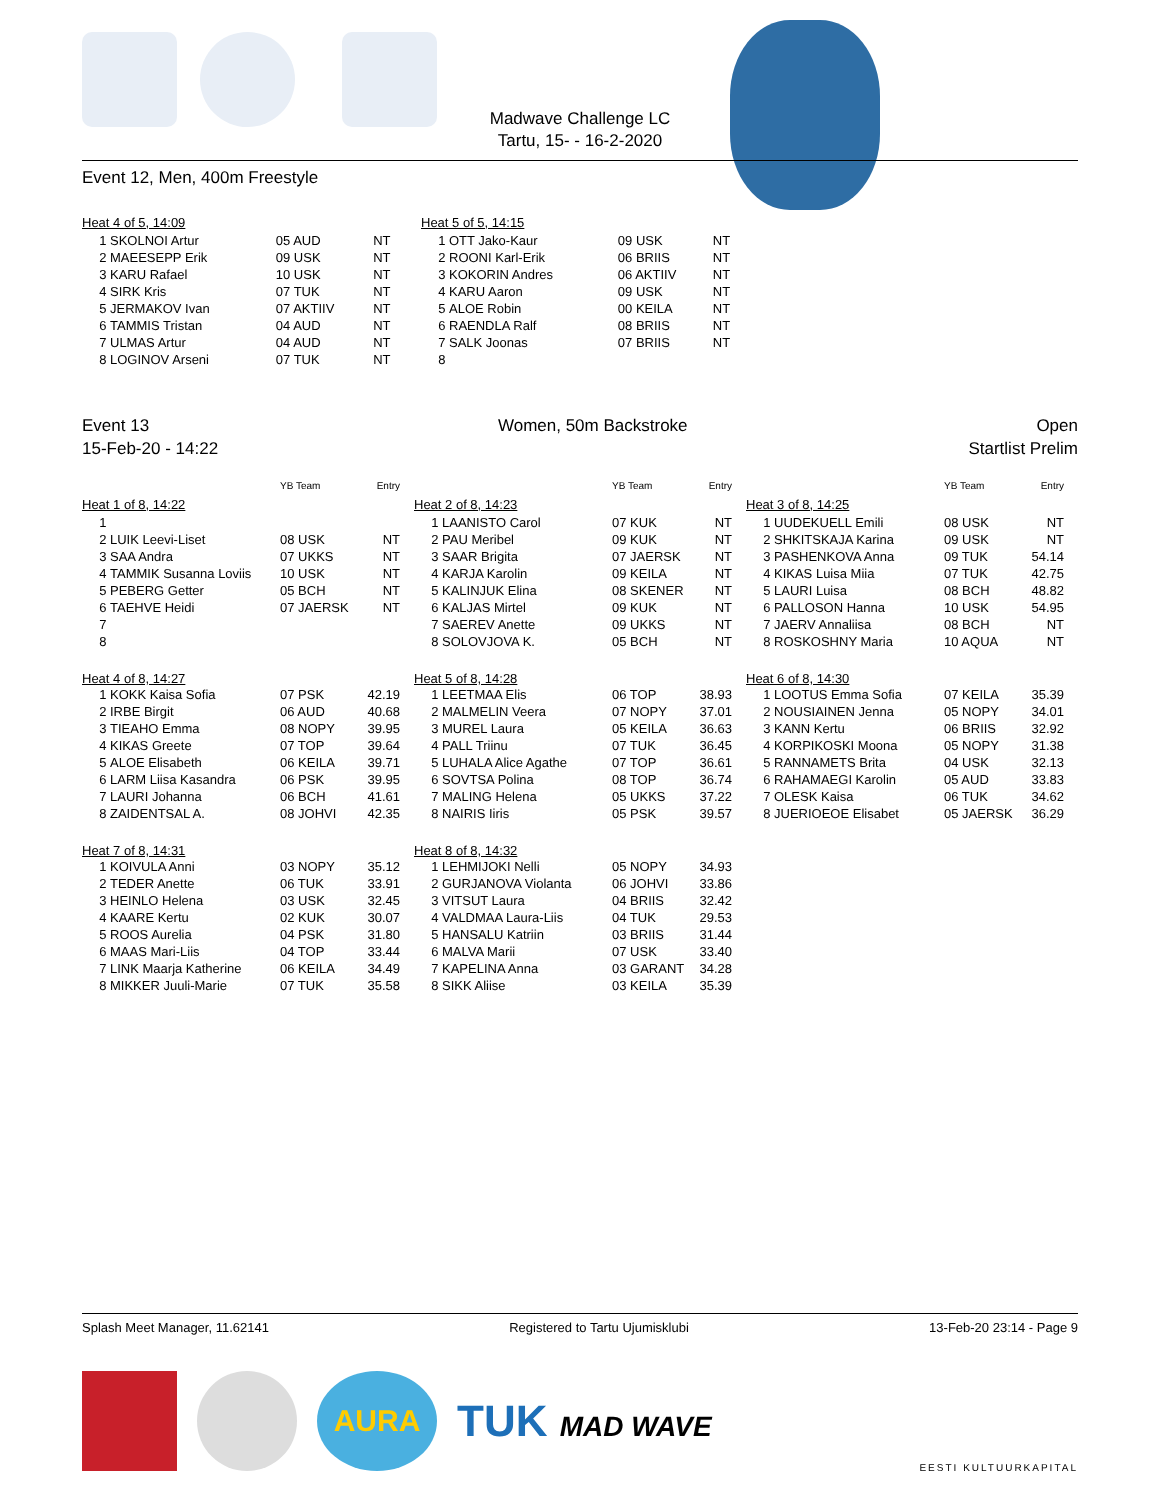Madwave Challenge LC
Tartu, 15- - 16-2-2020
Event 12, Men, 400m Freestyle
| Heat 4 of 5, 14:09 | | | |
| 1 | SKOLNOI Artur | 05 AUD | NT |
| 2 | MAEESEPP Erik | 09 USK | NT |
| 3 | KARU Rafael | 10 USK | NT |
| 4 | SIRK Kris | 07 TUK | NT |
| 5 | JERMAKOV Ivan | 07 AKTIIV | NT |
| 6 | TAMMIS Tristan | 04 AUD | NT |
| 7 | ULMAS Artur | 04 AUD | NT |
| 8 | LOGINOV Arseni | 07 TUK | NT |
| Heat 5 of 5, 14:15 | | | |
| 1 | OTT Jako-Kaur | 09 USK | NT |
| 2 | ROONI Karl-Erik | 06 BRIIS | NT |
| 3 | KOKORIN Andres | 06 AKTIIV | NT |
| 4 | KARU Aaron | 09 USK | NT |
| 5 | ALOE Robin | 00 KEILA | NT |
| 6 | RAENDLA Ralf | 08 BRIIS | NT |
| 7 | SALK Joonas | 07 BRIIS | NT |
| 8 | | | |
Event 13 Women, 50m Backstroke Open
15-Feb-20 - 14:22 Startlist Prelim
| | | YB Team | Entry |
| --- | --- | --- | --- |
| Heat 1 of 8, 14:22 | | | |
| 1 | | | |
| 2 | LUIK Leevi-Liset | 08 USK | NT |
| 3 | SAA Andra | 07 UKKS | NT |
| 4 | TAMMIK Susanna Loviis | 10 USK | NT |
| 5 | PEBERG Getter | 05 BCH | NT |
| 6 | TAEHVE Heidi | 07 JAERSK | NT |
| 7 | | | |
| 8 | | | |
| Heat 4 of 8, 14:27 | | | |
| 1 | KOKK Kaisa Sofia | 07 PSK | 42.19 |
| 2 | IRBE Birgit | 06 AUD | 40.68 |
| 3 | TIEAHO Emma | 08 NOPY | 39.95 |
| 4 | KIKAS Greete | 07 TOP | 39.64 |
| 5 | ALOE Elisabeth | 06 KEILA | 39.71 |
| 6 | LARM Liisa Kasandra | 06 PSK | 39.95 |
| 7 | LAURI Johanna | 06 BCH | 41.61 |
| 8 | ZAIDENTSAL A. | 08 JOHVI | 42.35 |
| Heat 7 of 8, 14:31 | | | |
| 1 | KOIVULA Anni | 03 NOPY | 35.12 |
| 2 | TEDER Anette | 06 TUK | 33.91 |
| 3 | HEINLO Helena | 03 USK | 32.45 |
| 4 | KAARE Kertu | 02 KUK | 30.07 |
| 5 | ROOS Aurelia | 04 PSK | 31.80 |
| 6 | MAAS Mari-Liis | 04 TOP | 33.44 |
| 7 | LINK Maarja Katherine | 06 KEILA | 34.49 |
| 8 | MIKKER Juuli-Marie | 07 TUK | 35.58 |
| | | YB Team | Entry |
| --- | --- | --- | --- |
| Heat 2 of 8, 14:23 | | | |
| 1 | LAANISTO Carol | 07 KUK | NT |
| 2 | PAU Meribel | 09 KUK | NT |
| 3 | SAAR Brigita | 07 JAERSK | NT |
| 4 | KARJA Karolin | 09 KEILA | NT |
| 5 | KALINJUK Elina | 08 SKENER | NT |
| 6 | KALJAS Mirtel | 09 KUK | NT |
| 7 | SAEREV Anette | 09 UKKS | NT |
| 8 | SOLOVJOVA K. | 05 BCH | NT |
| Heat 5 of 8, 14:28 | | | |
| 1 | LEETMAA Elis | 06 TOP | 38.93 |
| 2 | MALMELIN Veera | 07 NOPY | 37.01 |
| 3 | MUREL Laura | 05 KEILA | 36.63 |
| 4 | PALL Triinu | 07 TUK | 36.45 |
| 5 | LUHALA Alice Agathe | 07 TOP | 36.61 |
| 6 | SOVTSA Polina | 08 TOP | 36.74 |
| 7 | MALING Helena | 05 UKKS | 37.22 |
| 8 | NAIRIS Iiris | 05 PSK | 39.57 |
| Heat 8 of 8, 14:32 | | | |
| 1 | LEHMIJOKI Nelli | 05 NOPY | 34.93 |
| 2 | GURJANOVA Violanta | 06 JOHVI | 33.86 |
| 3 | VITSUT Laura | 04 BRIIS | 32.42 |
| 4 | VALDMAA Laura-Liis | 04 TUK | 29.53 |
| 5 | HANSALU Katriin | 03 BRIIS | 31.44 |
| 6 | MALVA Marii | 07 USK | 33.40 |
| 7 | KAPELINA Anna | 03 GARANT | 34.28 |
| 8 | SIKK Aliise | 03 KEILA | 35.39 |
| | | YB Team | Entry |
| --- | --- | --- | --- |
| Heat 3 of 8, 14:25 | | | |
| 1 | UUDEKUELL Emili | 08 USK | NT |
| 2 | SHKITSKAJA Karina | 09 USK | NT |
| 3 | PASHENKOVA Anna | 09 TUK | 54.14 |
| 4 | KIKAS Luisa Miia | 07 TUK | 42.75 |
| 5 | LAURI Luisa | 08 BCH | 48.82 |
| 6 | PALLOSON Hanna | 10 USK | 54.95 |
| 7 | JAERV Annaliisa | 08 BCH | NT |
| 8 | ROSKOSHNY Maria | 10 AQUA | NT |
| Heat 6 of 8, 14:30 | | | |
| 1 | LOOTUS Emma Sofia | 07 KEILA | 35.39 |
| 2 | NOUSIAINEN Jenna | 05 NOPY | 34.01 |
| 3 | KANN Kertu | 06 BRIIS | 32.92 |
| 4 | KORPIKOSKI Moona | 05 NOPY | 31.38 |
| 5 | RANNAMETS Brita | 04 USK | 32.13 |
| 6 | RAHAMAEGI Karolin | 05 AUD | 33.83 |
| 7 | OLESK Kaisa | 06 TUK | 34.62 |
| 8 | JUERIOEOE Elisabet | 05 JAERSK | 36.29 |
Splash Meet Manager, 11.62141 Registered to Tartu Ujumisklubi 13-Feb-20 23:14 - Page 9
AURA
TUK MAD WAVE
EESTI KULTUURKAPITAL